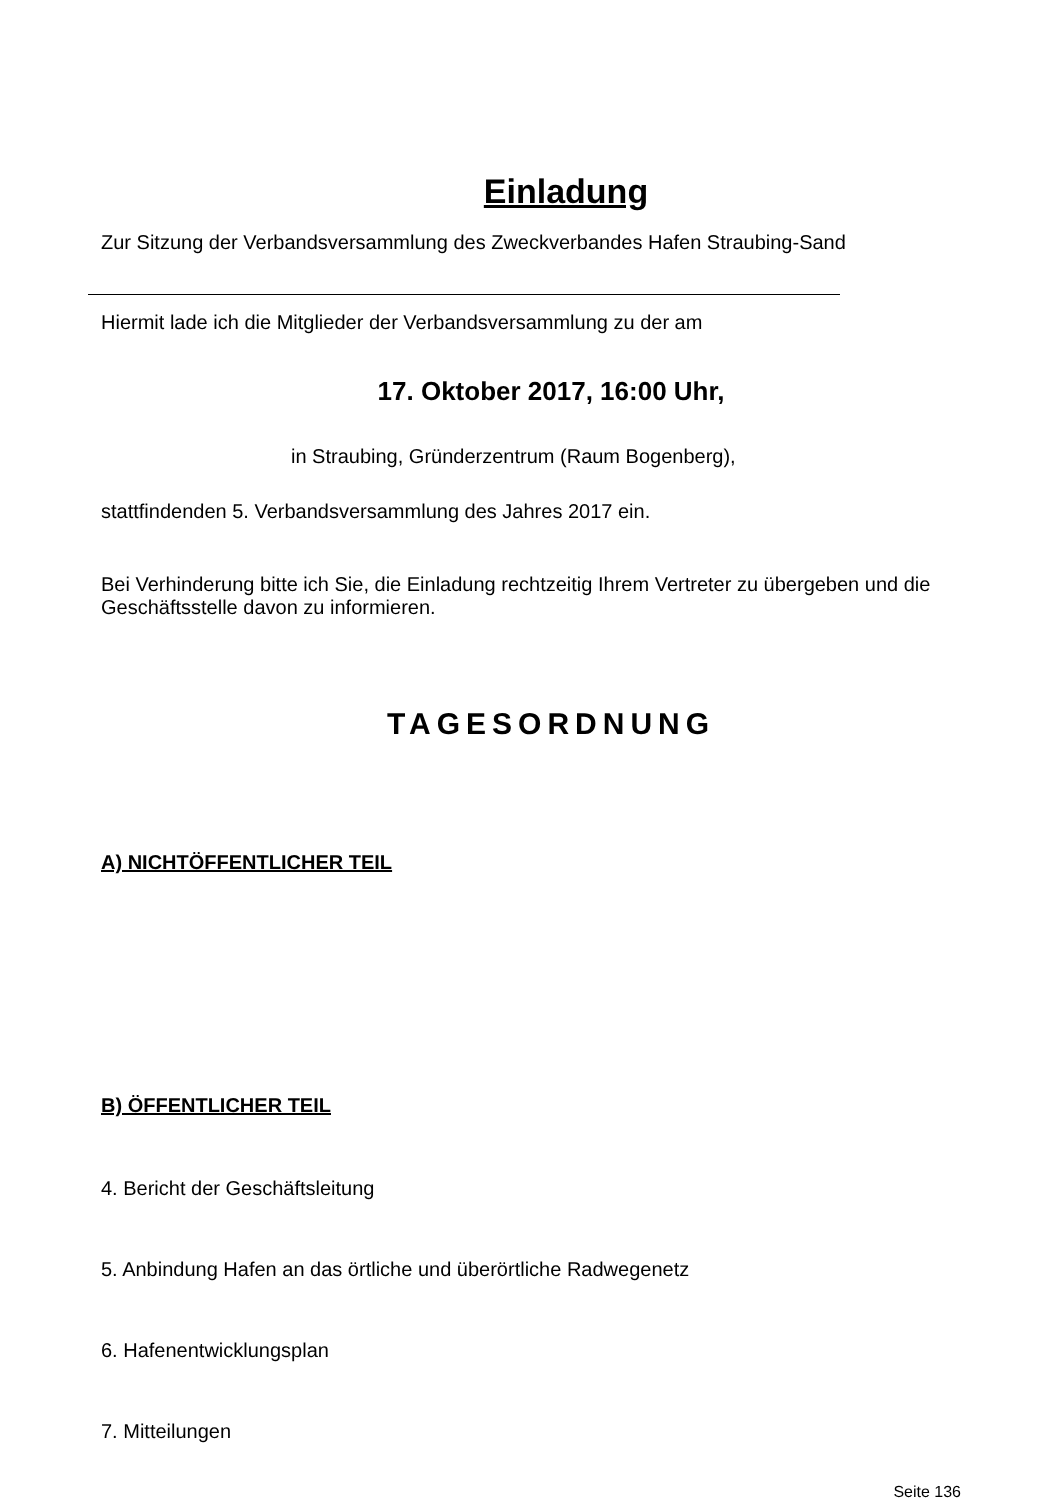Einladung
Zur Sitzung der Verbandsversammlung des Zweckverbandes Hafen Straubing-Sand
Hiermit lade ich die Mitglieder der Verbandsversammlung zu der am
17. Oktober 2017, 16:00 Uhr,
in Straubing, Gründerzentrum (Raum Bogenberg),
stattfindenden 5. Verbandsversammlung des Jahres 2017 ein.
Bei Verhinderung bitte ich Sie, die Einladung rechtzeitig Ihrem Vertreter zu übergeben und die Geschäftsstelle davon zu informieren.
TAGESORDNUNG
A) NICHTÖFFENTLICHER TEIL
B) ÖFFENTLICHER TEIL
4. Bericht der Geschäftsleitung
5. Anbindung Hafen an das örtliche und überörtliche Radwegenetz
6. Hafenentwicklungsplan
7. Mitteilungen
Seite 136